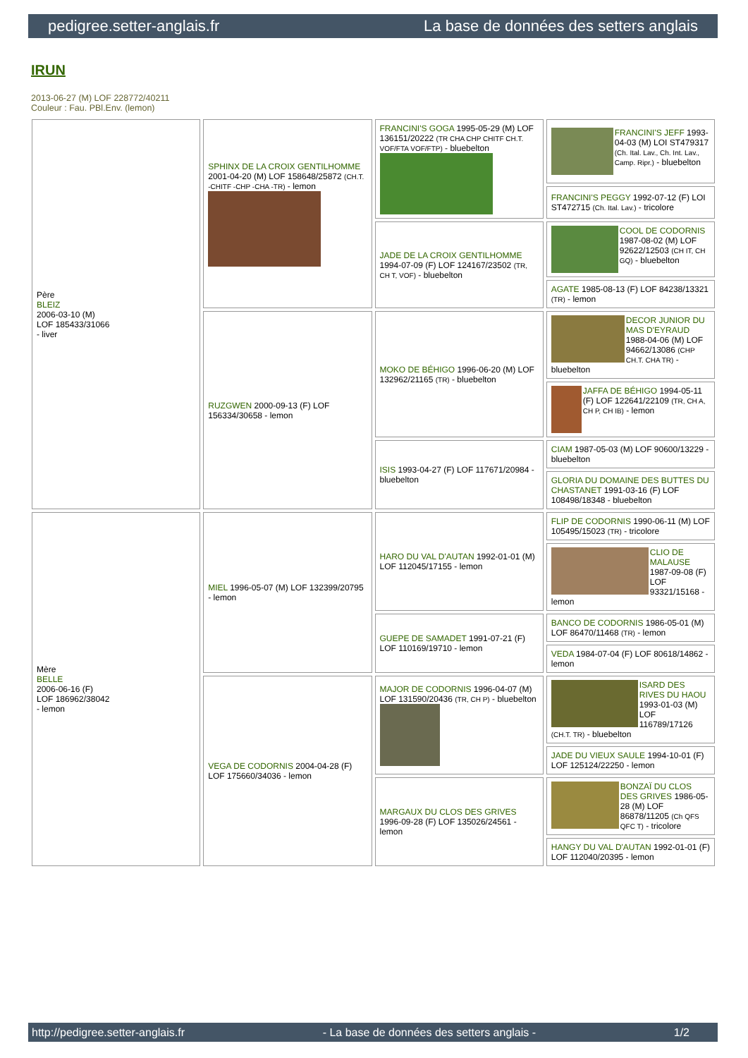pedigree.setter-anglais.fr La base de données des setters anglais
IRUN
2013-06-27 (M) LOF 228772/40211
Couleur : Fau. PBl.Env. (lemon)
| Père BLEIZ 2006-03-10 (M) LOF 185433/31066 - liver | SPHINX DE LA CROIX GENTILHOMME 2001-04-20 (M) LOF 158648/25872 (CH.T. -CHITF -CHP -CHA -TR) - lemon | FRANCINI'S GOGA 1995-05-29 (M) LOF 136151/20222 (TR CHA CHP CHITF CH.T. VOF/FTA VOF/FTP) - bluebelton | FRANCINI'S JEFF 1993-04-03 (M) LOI ST479317 (Ch. Ital. Lav., Ch. Int. Lav., Camp. Ripr.) - bluebelton |
| | | | FRANCINI'S PEGGY 1992-07-12 (F) LOI ST472715 (Ch. Ital. Lav.) - tricolore |
| | | JADE DE LA CROIX GENTILHOMME 1994-07-09 (F) LOF 124167/23502 (TR, CH T, VOF) - bluebelton | COOL DE CODORNIS 1987-08-02 (M) LOF 92622/12503 (CH IT, CH GQ) - bluebelton |
| | | | AGATE 1985-08-13 (F) LOF 84238/13321 (TR) - lemon |
| | RUZGWEN 2000-09-13 (F) LOF 156334/30658 - lemon | MOKO DE BÉHIGO 1996-06-20 (M) LOF 132962/21165 (TR) - bluebelton | DECOR JUNIOR DU MAS D'EYRAUD 1988-04-06 (M) LOF 94662/13086 (CHP CH.T. CHA TR) - bluebelton |
| | | | JAFFA DE BÉHIGO 1994-05-11 (F) LOF 122641/22109 (TR, CH A, CH P, CH IB) - lemon |
| | | ISIS 1993-04-27 (F) LOF 117671/20984 - bluebelton | CIAM 1987-05-03 (M) LOF 90600/13229 - bluebelton |
| | | | GLORIA DU DOMAINE DES BUTTES DU CHASTANET 1991-03-16 (F) LOF 108498/18348 - bluebelton |
| Mère BELLE 2006-06-16 (F) LOF 186962/38042 - lemon | MIEL 1996-05-07 (M) LOF 132399/20795 - lemon | HARO DU VAL D'AUTAN 1992-01-01 (M) LOF 112045/17155 - lemon | FLIP DE CODORNIS 1990-06-11 (M) LOF 105495/15023 (TR) - tricolore |
| | | | CLIO DE MALAUSE 1987-09-08 (F) LOF 93321/15168 - lemon |
| | | GUEPE DE SAMADET 1991-07-21 (F) LOF 110169/19710 - lemon | BANCO DE CODORNIS 1986-05-01 (M) LOF 86470/11468 (TR) - lemon |
| | | | VEDA 1984-07-04 (F) LOF 80618/14862 - lemon |
| | VEGA DE CODORNIS 2004-04-28 (F) LOF 175660/34036 - lemon | MAJOR DE CODORNIS 1996-04-07 (M) LOF 131590/20436 (TR, CH P) - bluebelton | ISARD DES RIVES DU HAOU 1993-01-03 (M) LOF 116789/17126 (CH.T. TR) - bluebelton |
| | | | JADE DU VIEUX SAULE 1994-10-01 (F) LOF 125124/22250 - lemon |
| | | MARGAUX DU CLOS DES GRIVES 1996-09-28 (F) LOF 135026/24561 - lemon | BONZAÏ DU CLOS DES GRIVES 1986-05-28 (M) LOF 86878/11205 (Ch QFS QFC T) - tricolore |
| | | | HANGY DU VAL D'AUTAN 1992-01-01 (F) LOF 112040/20395 - lemon |
http://pedigree.setter-anglais.fr - La base de données des setters anglais - 1/2